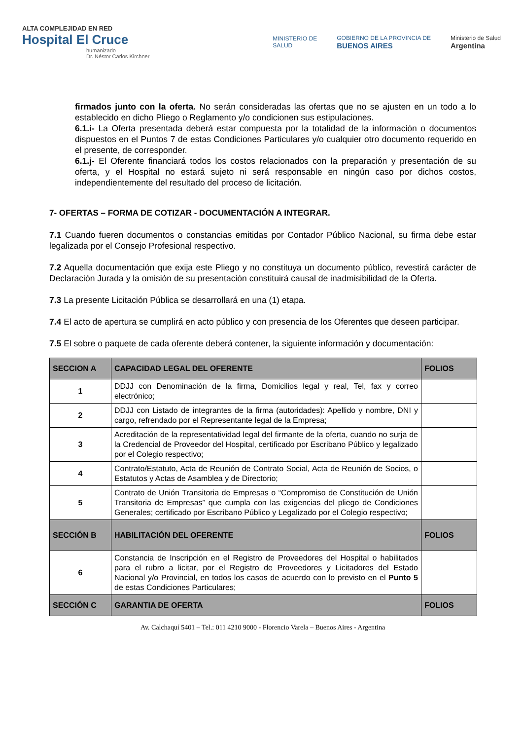ALTA COMPLEJIDAD EN RED
Hospital El Cruce
humanizado
Dr. Néstor Carlos Kirchner
MINISTERIO DE
SALUD
GOBIERNO DE LA PROVINCIA DE
BUENOS AIRES
Ministerio de Salud
Argentina
firmados junto con la oferta. No serán consideradas las ofertas que no se ajusten en un todo a lo establecido en dicho Pliego o Reglamento y/o condicionen sus estipulaciones.
6.1.i- La Oferta presentada deberá estar compuesta por la totalidad de la información o documentos dispuestos en el Puntos 7 de estas Condiciones Particulares y/o cualquier otro documento requerido en el presente, de corresponder.
6.1.j- El Oferente financiará todos los costos relacionados con la preparación y presentación de su oferta, y el Hospital no estará sujeto ni será responsable en ningún caso por dichos costos, independientemente del resultado del proceso de licitación.
7- OFERTAS – FORMA DE COTIZAR - DOCUMENTACIÓN A INTEGRAR.
7.1 Cuando fueren documentos o constancias emitidas por Contador Público Nacional, su firma debe estar legalizada por el Consejo Profesional respectivo.
7.2 Aquella documentación que exija este Pliego y no constituya un documento público, revestirá carácter de Declaración Jurada y la omisión de su presentación constituirá causal de inadmisibilidad de la Oferta.
7.3 La presente Licitación Pública se desarrollará en una (1) etapa.
7.4 El acto de apertura se cumplirá en acto público y con presencia de los Oferentes que deseen participar.
7.5 El sobre o paquete de cada oferente deberá contener, la siguiente información y documentación:
| SECCION A | CAPACIDAD LEGAL DEL OFERENTE | FOLIOS |
| --- | --- | --- |
| 1 | DDJJ con Denominación de la firma, Domicilios legal y real, Tel, fax y correo electrónico; | |
| 2 | DDJJ con Listado de integrantes de la firma (autoridades): Apellido y nombre, DNI y cargo, refrendado por el Representante legal de la Empresa; | |
| 3 | Acreditación de la representatividad legal del firmante de la oferta, cuando no surja de la Credencial de Proveedor del Hospital, certificado por Escribano Público y legalizado por el Colegio respectivo; | |
| 4 | Contrato/Estatuto, Acta de Reunión de Contrato Social, Acta de Reunión de Socios, o Estatutos y Actas de Asamblea y de Directorio; | |
| 5 | Contrato de Unión Transitoria de Empresas o “Compromiso de Constitución de Unión Transitoria de Empresas” que cumpla con las exigencias del pliego de Condiciones Generales; certificado por Escribano Público y Legalizado por el Colegio respectivo; | |
| SECCIÓN B | HABILITACIÓN DEL OFERENTE | FOLIOS |
| 6 | Constancia de Inscripción en el Registro de Proveedores del Hospital o habilitados para el rubro a licitar, por el Registro de Proveedores y Licitadores del Estado Nacional y/o Provincial, en todos los casos de acuerdo con lo previsto en el Punto 5 de estas Condiciones Particulares; | |
| SECCIÓN C | GARANTIA DE OFERTA | FOLIOS |
Av. Calchaquí 5401 – Tel.: 011 4210 9000 - Florencio Varela – Buenos Aires - Argentina